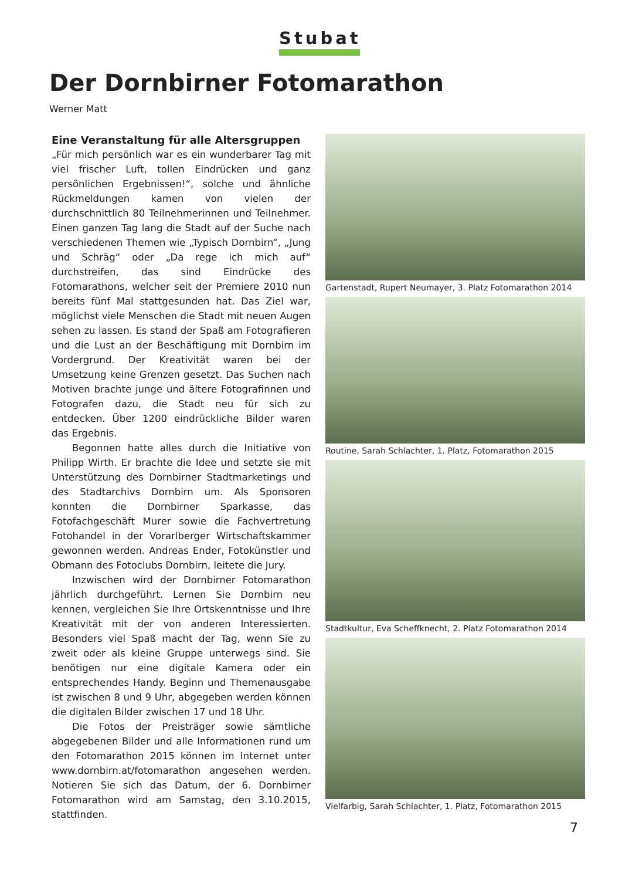Stubat
Der Dornbirner Fotomarathon
Werner Matt
Eine Veranstaltung für alle Altersgruppen
„Für mich persönlich war es ein wunderbarer Tag mit viel frischer Luft, tollen Eindrücken und ganz persönlichen Ergebnissen!“, solche und ähnliche Rückmeldungen kamen von vielen der durchschnittlich 80 Teilnehmerinnen und Teilnehmer. Einen ganzen Tag lang die Stadt auf der Suche nach verschiedenen Themen wie „Typisch Dornbirn“, „Jung und Schräg“ oder „Da rege ich mich auf“ durchstreifen, das sind Eindrücke des Fotomarathons, welcher seit der Premiere 2010 nun bereits fünf Mal stattgesunden hat. Das Ziel war, möglichst viele Menschen die Stadt mit neuen Augen sehen zu lassen. Es stand der Spaß am Fotografieren und die Lust an der Beschäftigung mit Dornbirn im Vordergrund. Der Kreativität waren bei der Umsetzung keine Grenzen gesetzt. Das Suchen nach Motiven brachte junge und ältere Fotografinnen und Fotografen dazu, die Stadt neu für sich zu entdecken. Über 1200 eindrückliche Bilder waren das Ergebnis.
Begonnen hatte alles durch die Initiative von Philipp Wirth. Er brachte die Idee und setzte sie mit Unterstützung des Dornbirner Stadtmarketings und des Stadtarchivs Dornbirn um. Als Sponsoren konnten die Dornbirner Sparkasse, das Fotofachgeschäft Murer sowie die Fachvertretung Fotohandel in der Vorarlberger Wirtschaftskammer gewonnen werden. Andreas Ender, Fotokünstler und Obmann des Fotoclubs Dornbirn, leitete die Jury.
Inzwischen wird der Dornbirner Fotomarathon jährlich durchgeführt. Lernen Sie Dornbirn neu kennen, vergleichen Sie Ihre Ortskenntnisse und Ihre Kreativität mit der von anderen Interessierten. Besonders viel Spaß macht der Tag, wenn Sie zu zweit oder als kleine Gruppe unterwegs sind. Sie benötigen nur eine digitale Kamera oder ein entsprechendes Handy. Beginn und Themenausgabe ist zwischen 8 und 9 Uhr, abgegeben werden können die digitalen Bilder zwischen 17 und 18 Uhr.
Die Fotos der Preisträger sowie sämtliche abgegebenen Bilder und alle Informationen rund um den Fotomarathon 2015 können im Internet unter www.dornbirn.at/fotomarathon angesehen werden. Notieren Sie sich das Datum, der 6. Dornbirner Fotomarathon wird am Samstag, den 3.10.2015, stattfinden.
Gartenstadt, Rupert Neumayer, 3. Platz Fotomarathon 2014
Routine, Sarah Schlachter, 1. Platz, Fotomarathon 2015
Stadtkultur, Eva Scheffknecht, 2. Platz Fotomarathon 2014
Vielfarbig, Sarah Schlachter, 1. Platz, Fotomarathon 2015
7